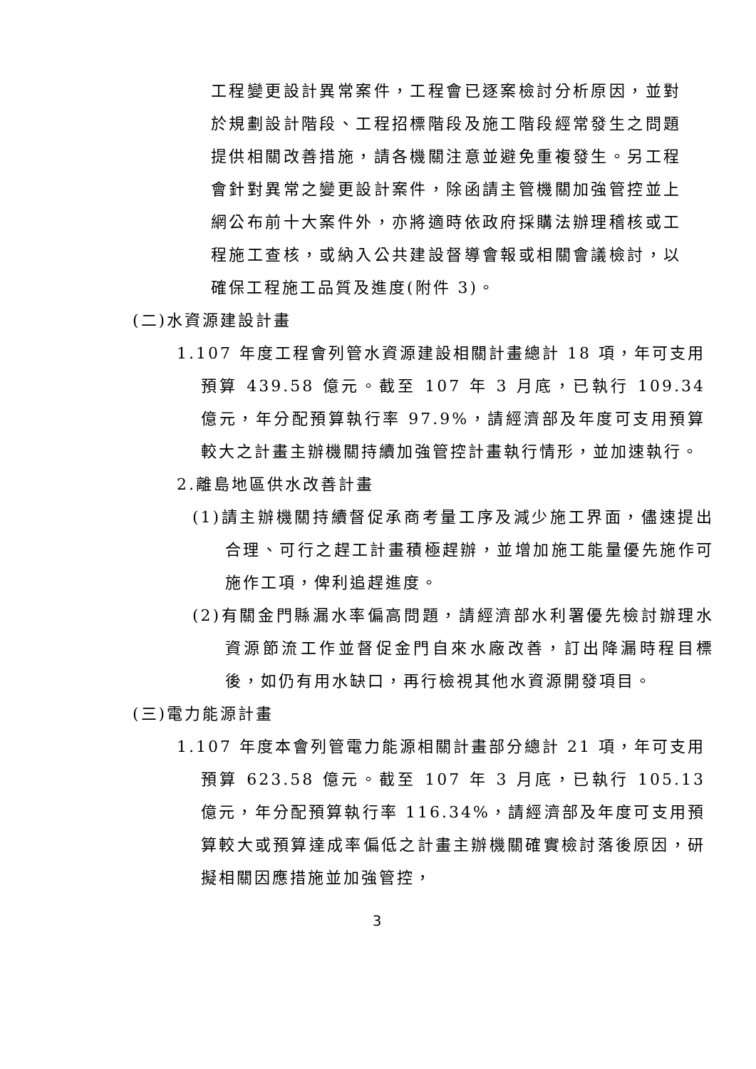工程變更設計異常案件，工程會已逐案檢討分析原因，並對於規劃設計階段、工程招標階段及施工階段經常發生之問題提供相關改善措施，請各機關注意並避免重複發生。另工程會針對異常之變更設計案件，除函請主管機關加強管控並上網公布前十大案件外，亦將適時依政府採購法辦理稽核或工程施工查核，或納入公共建設督導會報或相關會議檢討，以確保工程施工品質及進度(附件 3)。
(二)水資源建設計畫
1.107 年度工程會列管水資源建設相關計畫總計 18 項，年可支用預算 439.58 億元。截至 107 年 3 月底，已執行 109.34 億元，年分配預算執行率 97.9%，請經濟部及年度可支用預算較大之計畫主辦機關持續加強管控計畫執行情形，並加速執行。
2.離島地區供水改善計畫
(1)請主辦機關持續督促承商考量工序及減少施工界面，儘速提出合理、可行之趕工計畫積極趕辦，並增加施工能量優先施作可施作工項，俾利追趕進度。
(2)有關金門縣漏水率偏高問題，請經濟部水利署優先檢討辦理水資源節流工作並督促金門自來水廠改善，訂出降漏時程目標後，如仍有用水缺口，再行檢視其他水資源開發項目。
(三)電力能源計畫
1.107 年度本會列管電力能源相關計畫部分總計 21 項，年可支用預算 623.58 億元。截至 107 年 3 月底，已執行 105.13 億元，年分配預算執行率 116.34%，請經濟部及年度可支用預算較大或預算達成率偏低之計畫主辦機關確實檢討落後原因，研擬相關因應措施並加強管控，
3